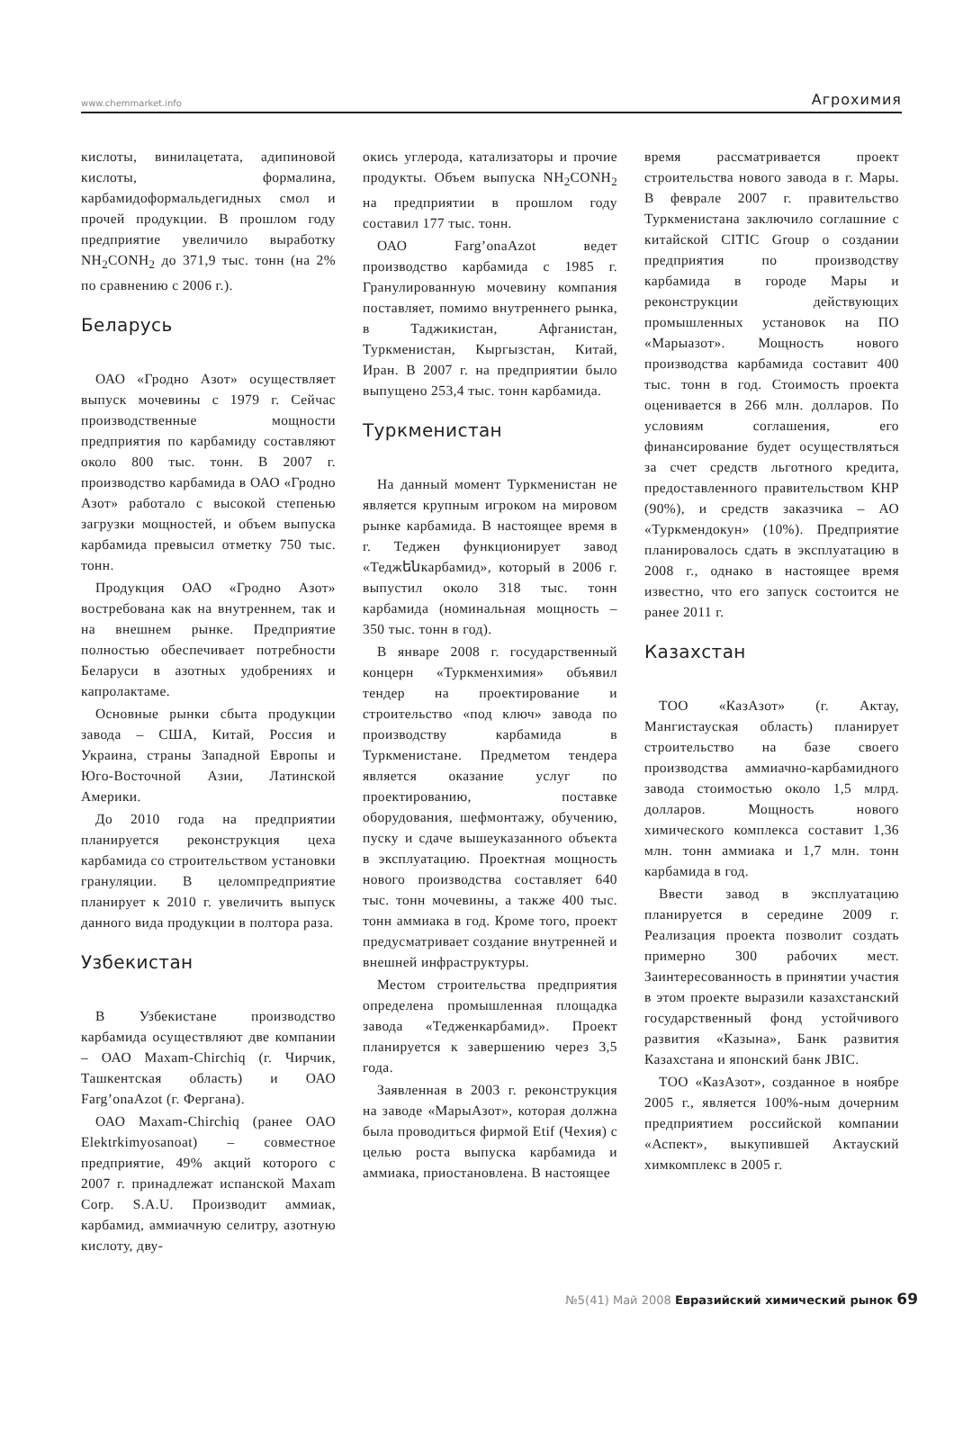www.chemmarket.info Агрохимия
кислоты, винилацетата, адипиновой кислоты, формалина, карбамидоформальдегидных смол и прочей продукции. В прошлом году предприятие увеличило выработку NH<sub>2</sub>CONH<sub>2</sub> до 371,9 тыс. тонн (на 2% по сравнению с 2006 г.).
Беларусь
ОАО «Гродно Азот» осуществляет выпуск мочевины с 1979 г. Сейчас производственные мощности предприятия по карбамиду составляют около 800 тыс. тонн. В 2007 г. производство карбамида в ОАО «Гродно Азот» работало с высокой степенью загрузки мощностей, и объем выпуска карбамида превысил отметку 750 тыс. тонн.
Продукция ОАО «Гродно Азот» востребована как на внутреннем, так и на внешнем рынке. Предприятие полностью обеспечивает потребности Беларуси в азотных удобрениях и капролактаме.
Основные рынки сбыта продукции завода – США, Китай, Россия и Украина, страны Западной Европы и Юго-Восточной Азии, Латинской Америки.
До 2010 года на предприятии планируется реконструкция цеха карбамида со строительством установки грануляции. В целомпредприятие планирует к 2010 г. увеличить выпуск данного вида продукции в полтора раза.
Узбекистан
В Узбекистане производство карбамида осуществляют две компании – ОАО Maxam-Chirchiq (г. Чирчик, Ташкентская область) и ОАО Farg’onaAzot (г. Фергана).
ОАО Maxam-Chirchiq (ранее ОАО Elektrkimyosanoat) – совместное предприятие, 49% акций которого с 2007 г. принадлежат испанской Maxam Corp. S.A.U. Производит аммиак, карбамид, аммиачную селитру, азотную кислоту, дву-
окись углерода, катализаторы и прочие продукты. Объем выпуска NH<sub>2</sub>CONH<sub>2</sub> на предприятии в прошлом году составил 177 тыс. тонн.
ОАО Farg’onaAzot ведет производство карбамида с 1985 г. Гранулированную мочевину компания поставляет, помимо внутреннего рынка, в Таджикистан, Афганистан, Туркменистан, Кыргызстан, Китай, Иран. В 2007 г. на предприятии было выпущено 253,4 тыс. тонн карбамида.
Туркменистан
На данный момент Туркменистан не является крупным игроком на мировом рынке карбамида. В настоящее время в г. Теджен функционирует завод «Теджենкарбамид», который в 2006 г. выпустил около 318 тыс. тонн карбамида (номинальная мощность – 350 тыс. тонн в год).
В январе 2008 г. государственный концерн «Туркменхимия» объявил тендер на проектирование и строительство «под ключ» завода по производству карбамида в Туркменистане. Предметом тендера является оказание услуг по проектированию, поставке оборудования, шефмонтажу, обучению, пуску и сдаче вышеуказанного объекта в эксплуатацию. Проектная мощность нового производства составляет 640 тыс. тонн мочевины, а также 400 тыс. тонн аммиака в год. Кроме того, проект предусматривает создание внутренней и внешней инфраструктуры.
Местом строительства предприятия определена промышленная площадка завода «Тедженкарбамид». Проект планируется к завершению через 3,5 года.
Заявленная в 2003 г. реконструкция на заводе «МарыАзот», которая должна была проводиться фирмой Etif (Чехия) с целью роста выпуска карбамида и аммиака, приостановлена. В настоящее
время рассматривается проект строительства нового завода в г. Мары. В феврале 2007 г. правительство Туркменистана заключило соглашние с китайской CITIC Group о создании предприятия по производству карбамида в городе Мары и реконструкции действующих промышленных установок на ПО «Марыазот». Мощность нового производства карбамида составит 400 тыс. тонн в год. Стоимость проекта оценивается в 266 млн. долларов. По условиям соглашения, его финансирование будет осуществляться за счет средств льготного кредита, предоставленного правительством КНР (90%), и средств заказчика – АО «Туркмендокун» (10%). Предприятие планировалось сдать в эксплуатацию в 2008 г., однако в настоящее время известно, что его запуск состоится не ранее 2011 г.
Казахстан
ТОО «КазАзот» (г. Актау, Мангистауская область) планирует строительство на базе своего производства аммиачно-карбамидного завода стоимостью около 1,5 млрд. долларов. Мощность нового химического комплекса составит 1,36 млн. тонн аммиака и 1,7 млн. тонн карбамида в год.
Ввести завод в эксплуатацию планируется в середине 2009 г. Реализация проекта позволит создать примерно 300 рабочих мест. Заинтересованность в принятии участия в этом проекте выразили казахстанский государственный фонд устойчивого развития «Казына», Банк развития Казахстана и японский банк JBIC.
ТОО «КазАзот», созданное в ноябре 2005 г., является 100%-ным дочерним предприятием российской компании «Аспект», выкупившей Актауский химкомплекс в 2005 г.
№5(41) Май 2008 Евразийский химический рынок 69